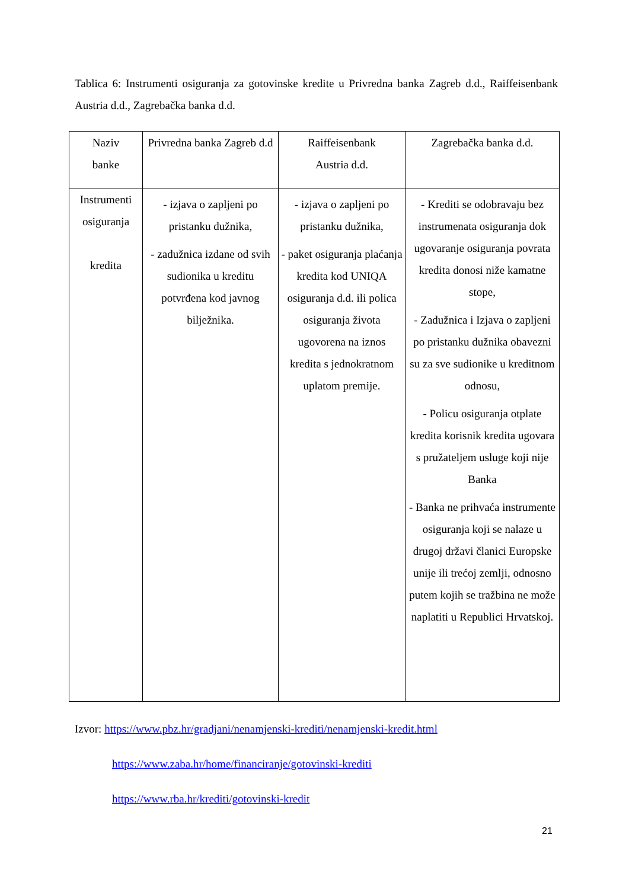Tablica 6: Instrumenti osiguranja za gotovinske kredite u Privredna banka Zagreb d.d., Raiffeisenbank Austria d.d., Zagrebačka banka d.d.
| Naziv banke | Privredna banka Zagreb d.d | Raiffeisenbank Austria d.d. | Zagrebačka banka d.d. |
| Instrumenti osiguranja kredita | - izjava o zapljeni po pristanku dužnika, - zadužnica izdane od svih sudionika u kreditu potvrđena kod javnog bilježnika. | - izjava o zapljeni po pristanku dužnika, - paket osiguranja plaćanja kredita kod UNIQA osiguranja d.d. ili polica osiguranja života ugovorena na iznos kredita s jednokratnom uplatom premije. | - Krediti se odobravaju bez instrumenata osiguranja dok ugovaranje osiguranja povrata kredita donosi niže kamatne stope, - Zadužnica i Izjava o zapljeni po pristanku dužnika obavezni su za sve sudionike u kreditnom odnosu, - Policu osiguranja otplate kredita korisnik kredita ugovara s pružateljem usluge koji nije Banka - Banka ne prihvaća instrumente osiguranja koji se nalaze u drugoj državi članici Europske unije ili trećoj zemlji, odnosno putem kojih se tražbina ne može naplatiti u Republici Hrvatskoj. |
Izvor: https://www.pbz.hr/gradjani/nenamjenski-krediti/nenamjenski-kredit.html
https://www.zaba.hr/home/financiranje/gotovinski-krediti
https://www.rba.hr/krediti/gotovinski-kredit
21